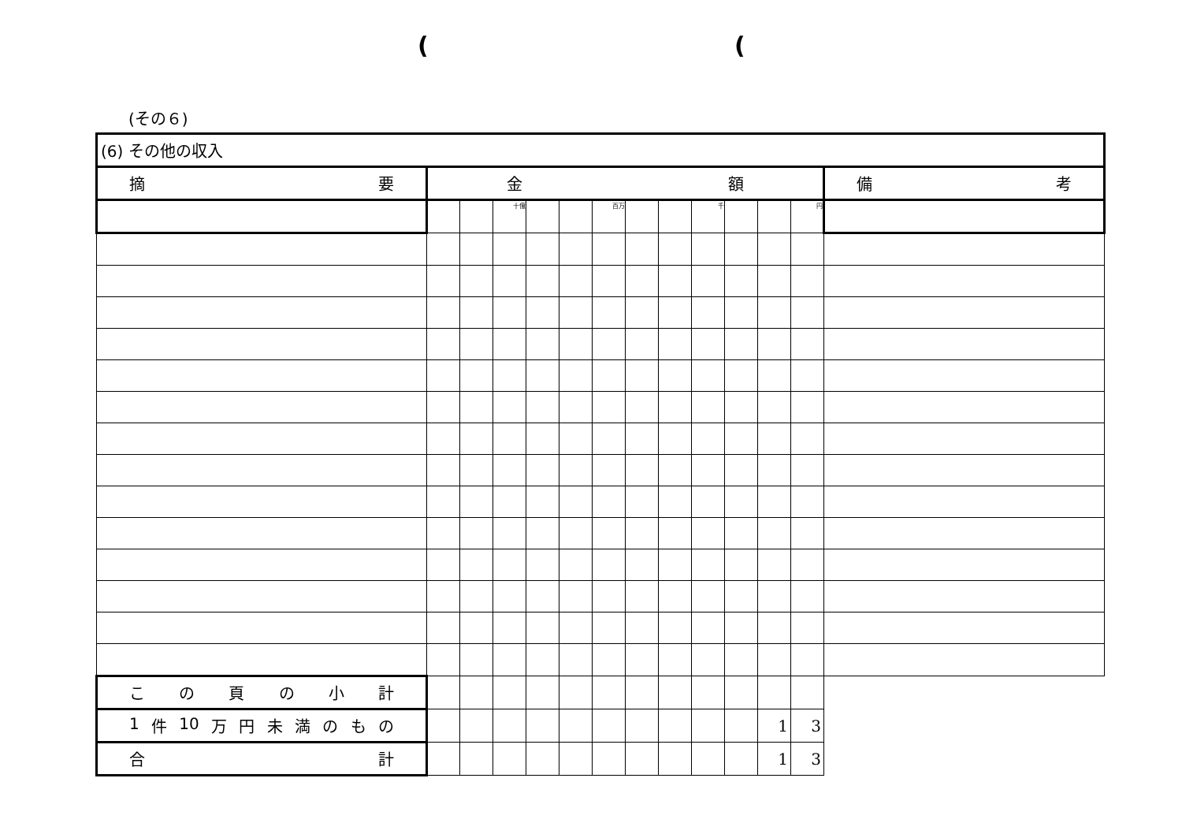( (
(その６)
| (6) その他の収入 | | | | | | | | | | | | | |
| 摘 要 | 金 額 | | | | | | | | | | | | 備 考 |
| | | | 十億 | | | 百万 | | | 千 | | | 円 | |
| こ の 頁 の 小 計 | | | | | | | | | | | | | |
| 1 件 10 万 円 未 満 の も の | | | | | | | | | | | 1 | 3 | |
| 合 計 | | | | | | | | | | | 1 | 3 | |